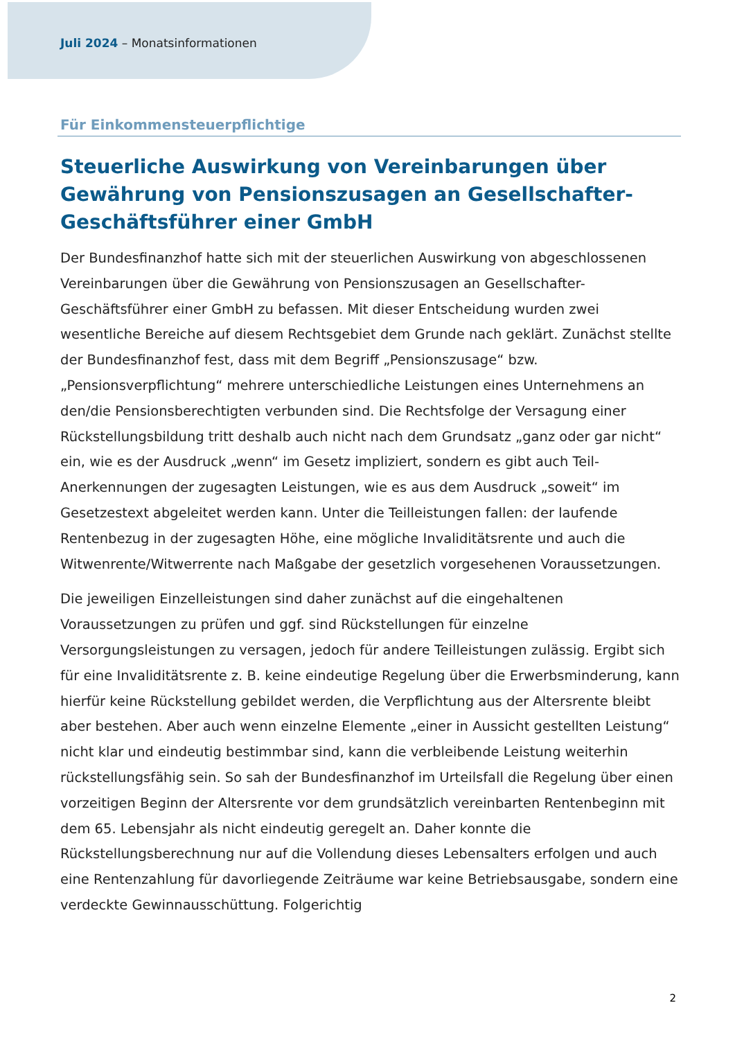Juli 2024 – Monatsinformationen
Für Einkommensteuerpflichtige
Steuerliche Auswirkung von Vereinbarungen über Gewährung von Pensionszusagen an Gesellschafter-Geschäftsführer einer GmbH
Der Bundesfinanzhof hatte sich mit der steuerlichen Auswirkung von abgeschlossenen Vereinbarungen über die Gewährung von Pensionszusagen an Gesellschafter-Geschäftsführer einer GmbH zu befassen. Mit dieser Entscheidung wurden zwei wesentliche Bereiche auf diesem Rechtsgebiet dem Grunde nach geklärt. Zunächst stellte der Bundesfinanzhof fest, dass mit dem Begriff „Pensionszusage“ bzw. „Pensionsverpflichtung“ mehrere unterschiedliche Leistungen eines Unternehmens an den/die Pensionsberechtigten verbunden sind. Die Rechtsfolge der Versagung einer Rückstellungsbildung tritt deshalb auch nicht nach dem Grundsatz „ganz oder gar nicht“ ein, wie es der Ausdruck „wenn“ im Gesetz impliziert, sondern es gibt auch Teil-Anerkennungen der zugesagten Leistungen, wie es aus dem Ausdruck „soweit“ im Gesetzestext abgeleitet werden kann. Unter die Teilleistungen fallen: der laufende Rentenbezug in der zugesagten Höhe, eine mögliche Invaliditätsrente und auch die Witwenrente/Witwerrente nach Maßgabe der gesetzlich vorgesehenen Voraussetzungen.
Die jeweiligen Einzelleistungen sind daher zunächst auf die eingehaltenen Voraussetzungen zu prüfen und ggf. sind Rückstellungen für einzelne Versorgungsleistungen zu versagen, jedoch für andere Teilleistungen zulässig. Ergibt sich für eine Invaliditätsrente z. B. keine eindeutige Regelung über die Erwerbsminderung, kann hierfür keine Rückstellung gebildet werden, die Verpflichtung aus der Altersrente bleibt aber bestehen. Aber auch wenn einzelne Elemente „einer in Aussicht gestellten Leistung“ nicht klar und eindeutig bestimmbar sind, kann die verbleibende Leistung weiterhin rückstellungsfähig sein. So sah der Bundesfinanzhof im Urteilsfall die Regelung über einen vorzeitigen Beginn der Altersrente vor dem grundsätzlich vereinbarten Rentenbeginn mit dem 65. Lebensjahr als nicht eindeutig geregelt an. Daher konnte die Rückstellungsberechnung nur auf die Vollendung dieses Lebensalters erfolgen und auch eine Rentenzahlung für davorliegende Zeiträume war keine Betriebsausgabe, sondern eine verdeckte Gewinnausschüttung. Folgerichtig
2